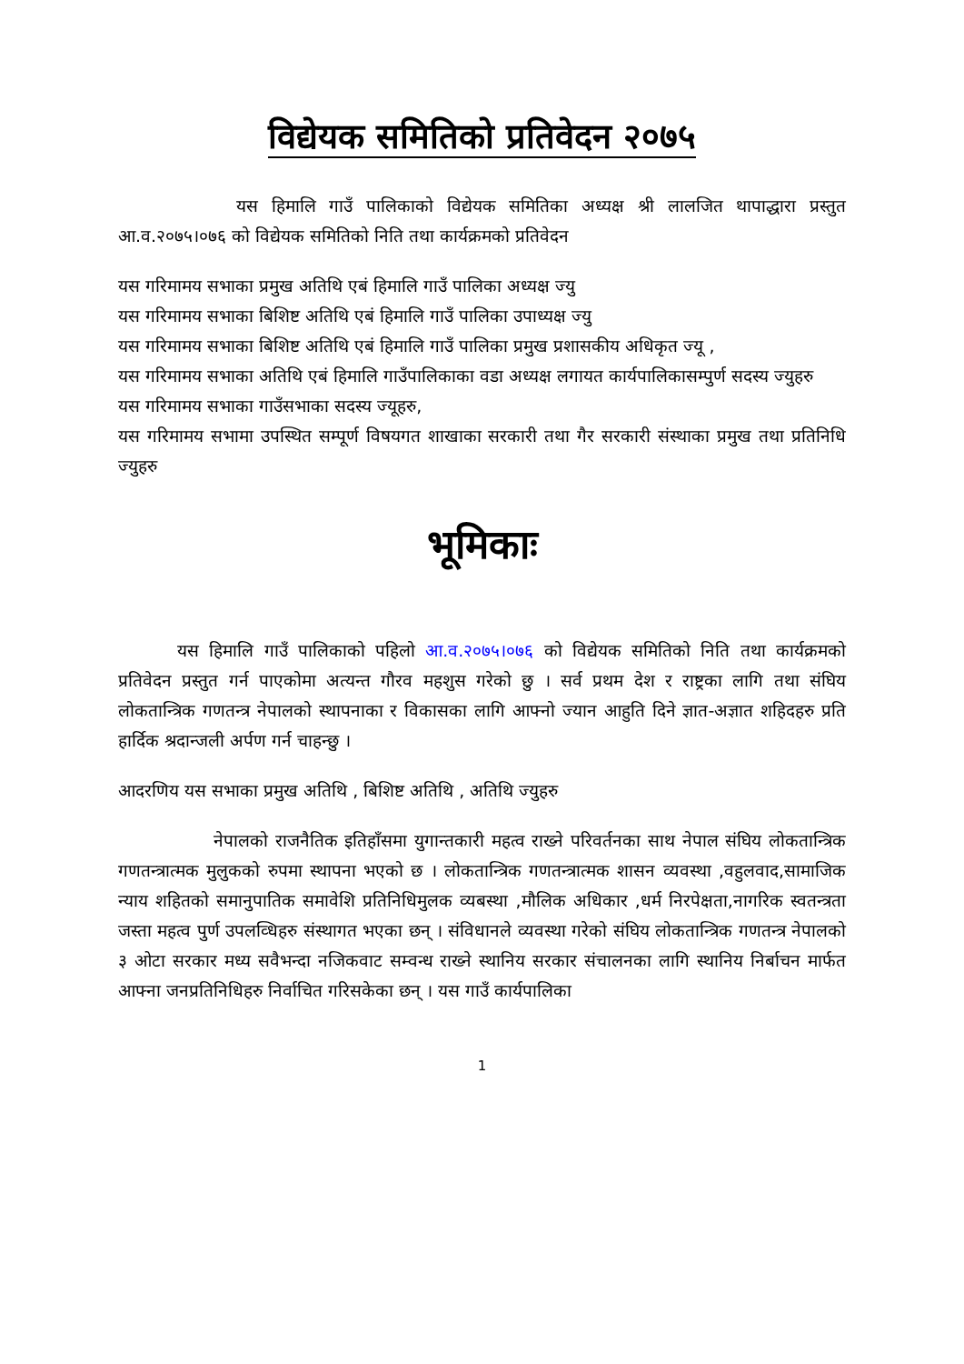विद्येयक समितिको प्रतिवेदन २०७५
यस हिमालि गाउँ पालिकाको विद्येयक समितिका अध्यक्ष श्री लालजित थापाद्धारा प्रस्तुत आ.व.२०७५।०७६ को विद्येयक समितिको निति तथा कार्यक्रमको प्रतिवेदन
यस गरिमामय सभाका प्रमुख अतिथि एबं हिमालि गाउँ पालिका अध्यक्ष ज्यु
यस गरिमामय सभाका बिशिष्ट अतिथि एबं हिमालि गाउँ पालिका उपाध्यक्ष ज्यु
यस गरिमामय सभाका बिशिष्ट अतिथि एबं हिमालि गाउँ पालिका प्रमुख प्रशासकीय अधिकृत ज्यू ,
यस गरिमामय सभाका अतिथि एबं हिमालि गाउँपालिकाका वडा अध्यक्ष लगायत कार्यपालिकासम्पुर्ण सदस्य ज्युहरु
यस गरिमामय सभाका गाउँसभाका सदस्य ज्यूहरु,
यस गरिमामय सभामा उपस्थित सम्पूर्ण विषयगत शाखाका सरकारी तथा गैर सरकारी संस्थाका प्रमुख तथा प्रतिनिधि ज्युहरु
भूमिकाः
यस हिमालि गाउँ पालिकाको पहिलो आ.व.२०७५।०७६ को विद्येयक समितिको निति तथा कार्यक्रमको प्रतिवेदन प्रस्तुत गर्न पाएकोमा अत्यन्त गौरव महशुस गरेको छु । सर्व प्रथम देश र राष्ट्रका लागि तथा संघिय लोकतान्त्रिक गणतन्त्र नेपालको स्थापनाका र विकासका लागि आफ्नो ज्यान आहुति दिने ज्ञात-अज्ञात शहिदहरु प्रति हार्दिक श्रदान्जली अर्पण गर्न चाहन्छु ।
आदरणिय यस सभाका प्रमुख अतिथि , बिशिष्ट अतिथि , अतिथि ज्युहरु
नेपालको राजनैतिक इतिहाँसमा युगान्तकारी महत्व राख्ने परिवर्तनका साथ नेपाल संघिय लोकतान्त्रिक गणतन्त्रात्मक मुलुकको रुपमा स्थापना भएको छ । लोकतान्त्रिक गणतन्त्रात्मक शासन व्यवस्था ,वहुलवाद,सामाजिक न्याय शहितको समानुपातिक समावेशि प्रतिनिधिमुलक व्यबस्था ,मौलिक अधिकार ,धर्म निरपेक्षता,नागरिक स्वतन्त्रता जस्ता महत्व पुर्ण उपलव्धिहरु संस्थागत भएका छन् । संविधानले व्यवस्था गरेको संघिय लोकतान्त्रिक गणतन्त्र नेपालको ३ ओटा सरकार मध्य सवैभन्दा नजिकवाट सम्वन्ध राख्ने स्थानिय सरकार संचालनका लागि स्थानिय निर्बाचन मार्फत आफ्ना जनप्रतिनिधिहरु निर्वाचित गरिसकेका छन् । यस गाउँ कार्यपालिका
1